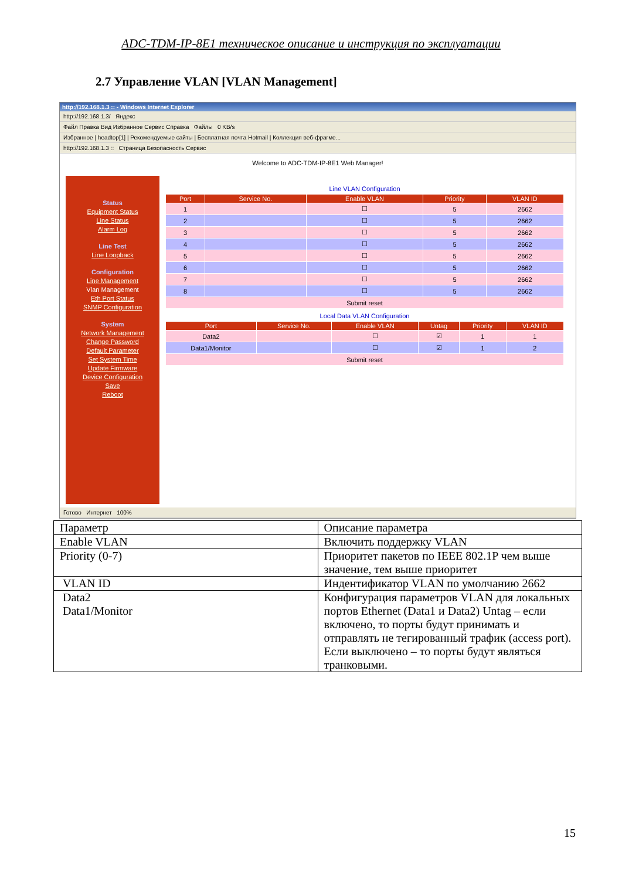ADC-TDM-IP-8E1 техническое описание и инструкция по эксплуатации
2.7 Управление VLAN [VLAN Management]
http://192.168.1.3 :: - Windows Internet Explorer
http://192.168.1.3/ Яндекс
Файл Правка Вид Избранное Сервис Справка Файлы 0 KB/s
Избранное | headtop[1] | Рекомендуемые сайты | Бесплатная почта Hotmail | Коллекция веб-фрагме...
http://192.168.1.3 :: Страница Безопасность Сервис
Welcome to ADC-TDM-IP-8E1 Web Manager!
Status
Equipment Status
Line Status
Alarm Log
Line Test
Line Loopback
Configuration
Line Management
Vlan Management
Eth Port Status
SNMP Configuration
System
Network Management
Change Password
Default Parameter
Set System Time
Update Firmware
Device Configuration
Save
Reboot
Line VLAN Configuration
| Port | Service No. | Enable VLAN | Priority | VLAN ID |
| --- | --- | --- | --- | --- |
| 1 | | ☐ | 5 | 2662 |
| 2 | | ☐ | 5 | 2662 |
| 3 | | ☐ | 5 | 2662 |
| 4 | | ☐ | 5 | 2662 |
| 5 | | ☐ | 5 | 2662 |
| 6 | | ☐ | 5 | 2662 |
| 7 | | ☐ | 5 | 2662 |
| 8 | | ☐ | 5 | 2662 |
| Submit reset | | | | |
Local Data VLAN Configuration
| Port | Service No. | Enable VLAN | Untag | Priority | VLAN ID |
| --- | --- | --- | --- | --- | --- |
| Data2 | | ☐ | ☑ | 1 | 1 |
| Data1/Monitor | | ☐ | ☑ | 1 | 2 |
| Submit reset | | | | | |
Готово Интернет 100%
| Параметр | Описание параметра |
| Enable VLAN | Включить поддержку VLAN |
| Priority (0-7) | Приоритет пакетов по IEEE 802.1P чем выше значение, тем выше приоритет |
| VLAN ID | Индентификатор VLAN по умолчанию 2662 |
| Data2 Data1/Monitor | Конфигурация параметров VLAN для локальных портов Ethernet (Data1 и Data2) Untag – если включено, то порты будут принимать и отправлять не тегированный трафик (access port). Если выключено – то порты будут являться транковыми. |
15